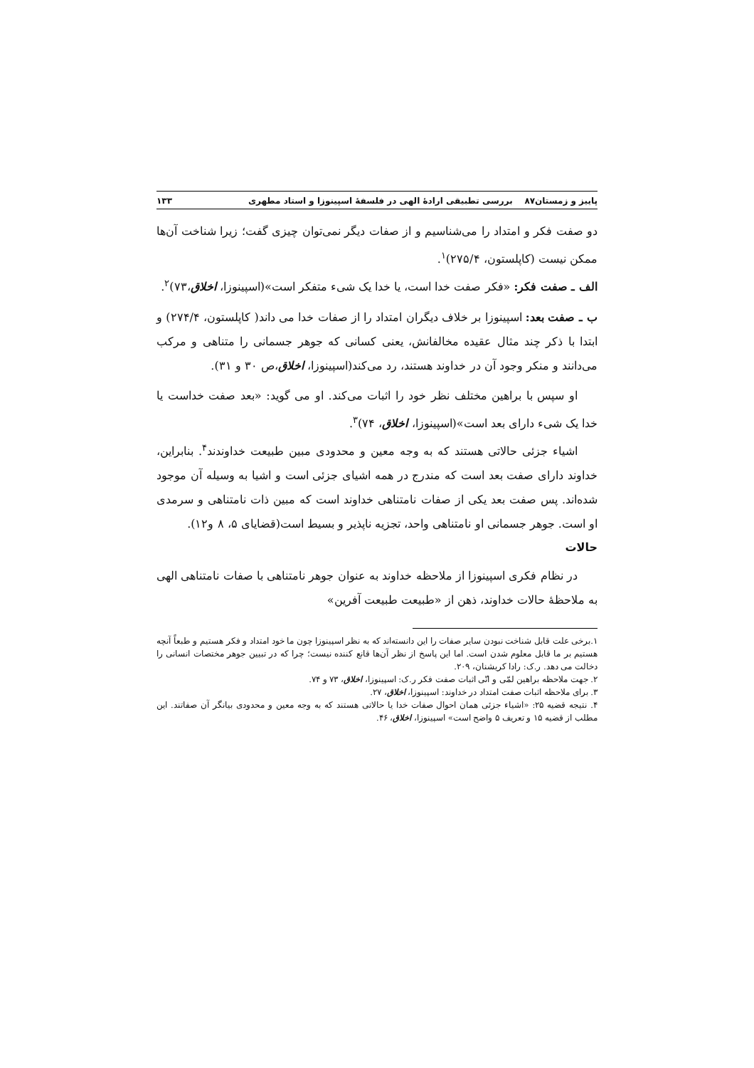پاییز و زمستان۸۷ بررسی تطبیقی ارادهٔ الهی در فلسفهٔ اسپینوزا و استاد مطهری ۱۳۳
دو صفت فکر و امتداد را می‌شناسیم و از صفات دیگر نمی‌توان چیزی گفت؛ زیرا شناخت آن‌ها ممکن نیست (کاپلستون، ۲۷۵/۴)<sup>۱</sup>.
الف ـ صفت فکر: «فکر صفت خدا است، یا خدا یک شیء متفکر است»(اسپینوزا، اخلاق،۷۳)<sup>۲</sup>.
ب ـ صفت بعد: اسپینوزا بر خلاف دیگران امتداد را از صفات خدا می داند( کاپلستون، ۲۷۴/۴) و ابتدا با ذکر چند مثال عقیده مخالفانش، یعنی کسانی که جوهر جسمانی را متناهی و مرکب می‌دانند و منکر وجود آن در خداوند هستند، رد می‌کند(اسپینوزا، اخلاق،ص ۳۰ و ۳۱).
او سپس با براهین مختلف نظر خود را اثبات می‌کند. او می گوید: «بعد صفت خداست یا خدا یک شیء دارای بعد است»(اسپینوزا، اخلاق، ۷۴)<sup>۳</sup>.
اشیاء جزئی حالاتی هستند که به وجه معین و محدودی مبین طبیعت خداوندند<sup>۴</sup>. بنابراین، خداوند دارای صفت بعد است که مندرج در همه اشیای جزئی است و اشیا به وسیله آن موجود شده‌اند. پس صفت بعد یکی از صفات نامتناهی خداوند است که مبین ذات نامتناهی و سرمدی او است. جوهر جسمانی او نامتناهی واحد، تجزیه ناپذیر و بسیط است(قضایای ۵، ۸ و۱۲).
حالات
در نظام فکری اسپینوزا از ملاحظه خداوند به عنوان جوهر نامتناهی با صفات نامتناهی الهی به ملاحظهٔ حالات خداوند، ذهن از «طبیعت طبیعت آفرین»
۱.برخی علت قابل شناخت نبودن سایر صفات را این دانسته‌اند که به نظر اسپینوزا چون ما خود امتداد و فکر هستیم و طبعاً آنچه هستیم بر ما قابل معلوم شدن است. اما این پاسخ از نظر آن‌ها قانع کننده نیست؛ چرا که در تبیین جوهر مختصات انسانی را دخالت می دهد. ر.ک: رادا کریشنان، ۲۰۹.
۲. جهت ملاحظه براهین لمّی و انّی اثبات صفت فکر ر.ک: اسپینوزا، اخلاق، ۷۳ و ۷۴.
۳. برای ملاحظه اثبات صفت امتداد در خداوند: اسپینوزا، اخلاق، ۲۷.
۴. نتیجه قضیه ۲۵: «اشیاء جزئی همان احوال صفات خدا یا حالاتی هستند که به وجه معین و محدودی بیانگر آن صفاتند. این مطلب از قضیه ۱۵ و تعریف ۵ واضح است» اسپینوزا، اخلاق، ۴۶.